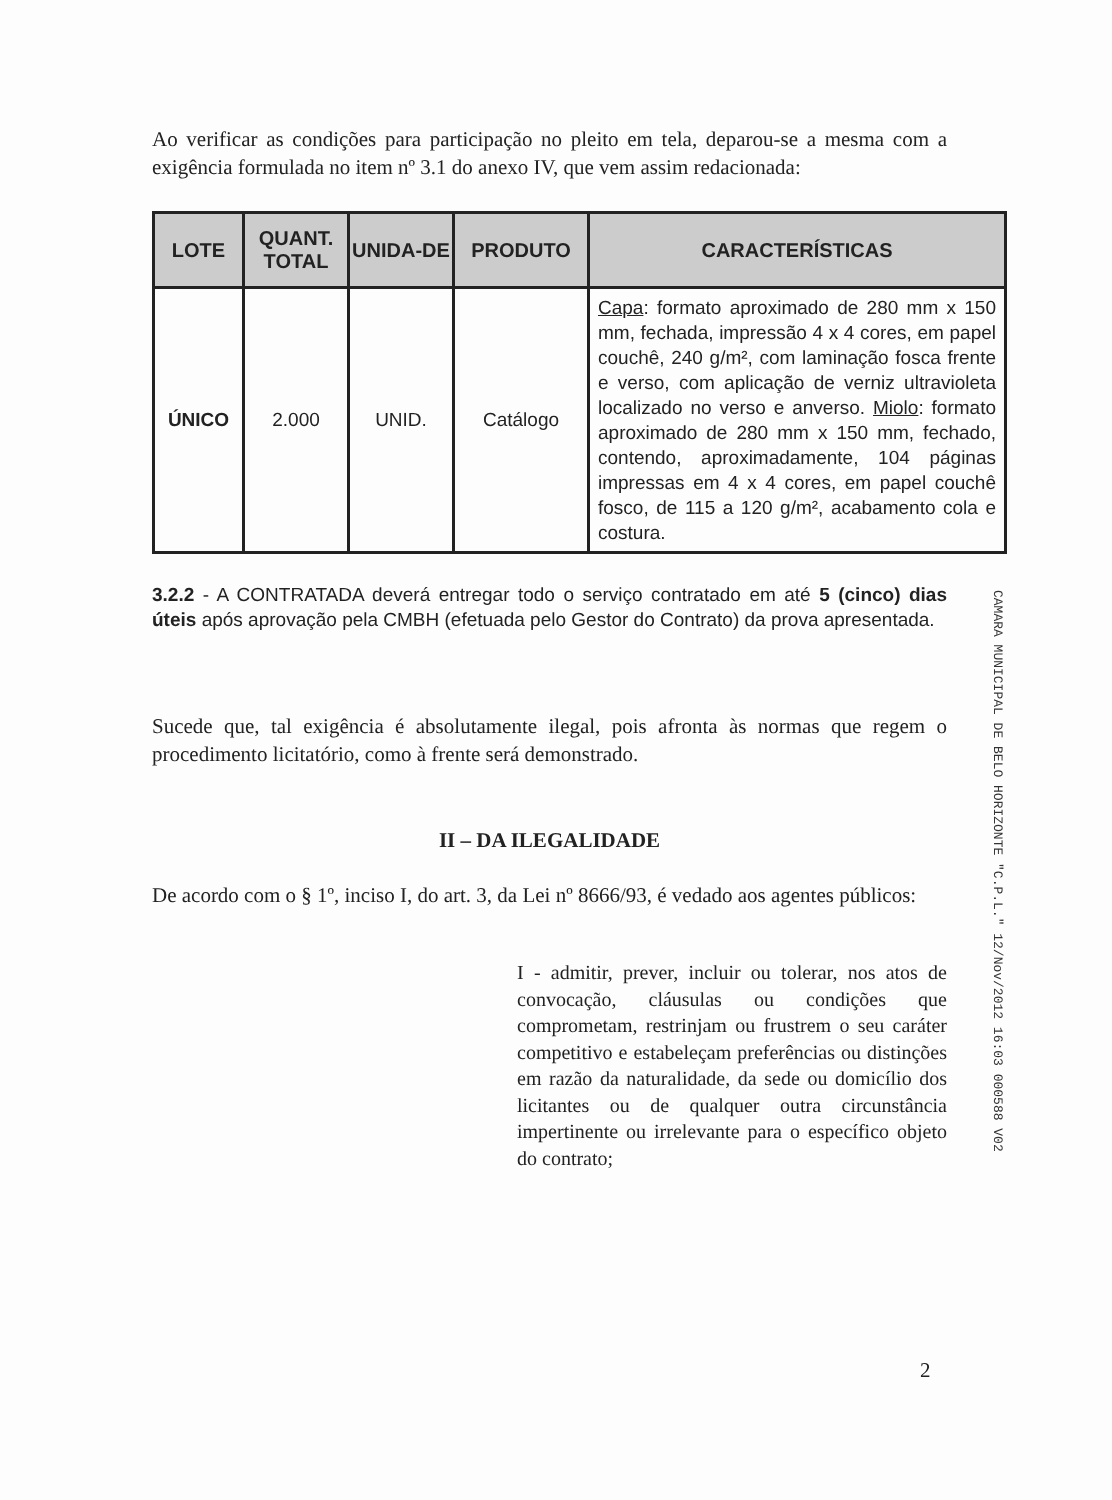Ao verificar as condições para participação no pleito em tela, deparou-se a mesma com a exigência formulada no item nº 3.1 do anexo IV, que vem assim redacionada:
| LOTE | QUANT. TOTAL | UNIDA-DE | PRODUTO | CARACTERÍSTICAS |
| --- | --- | --- | --- | --- |
| ÚNICO | 2.000 | UNID. | Catálogo | Capa : formato aproximado de 280 mm x 150 mm, fechada, impressão 4 x 4 cores, em papel couchê, 240 g/m², com laminação fosca frente e verso, com aplicação de verniz ultravioleta localizado no verso e anverso. Miolo : formato aproximado de 280 mm x 150 mm, fechado, contendo, aproximadamente, 104 páginas impressas em 4 x 4 cores, em papel couchê fosco, de 115 a 120 g/m², acabamento cola e costura. |
3.2.2 - A CONTRATADA deverá entregar todo o serviço contratado em até 5 (cinco) dias úteis após aprovação pela CMBH (efetuada pelo Gestor do Contrato) da prova apresentada.
Sucede que, tal exigência é absolutamente ilegal, pois afronta às normas que regem o procedimento licitatório, como à frente será demonstrado.
II – DA ILEGALIDADE
De acordo com o § 1º, inciso I, do art. 3, da Lei nº 8666/93, é vedado aos agentes públicos:
I - admitir, prever, incluir ou tolerar, nos atos de convocação, cláusulas ou condições que comprometam, restrinjam ou frustrem o seu caráter competitivo e estabeleçam preferências ou distinções em razão da naturalidade, da sede ou domicílio dos licitantes ou de qualquer outra circunstância impertinente ou irrelevante para o específico objeto do contrato;
CAMARA MUNICIPAL DE BELO HORIZONTE "C.P.L." 12/Nov/2012 16:03 000588 V02
2